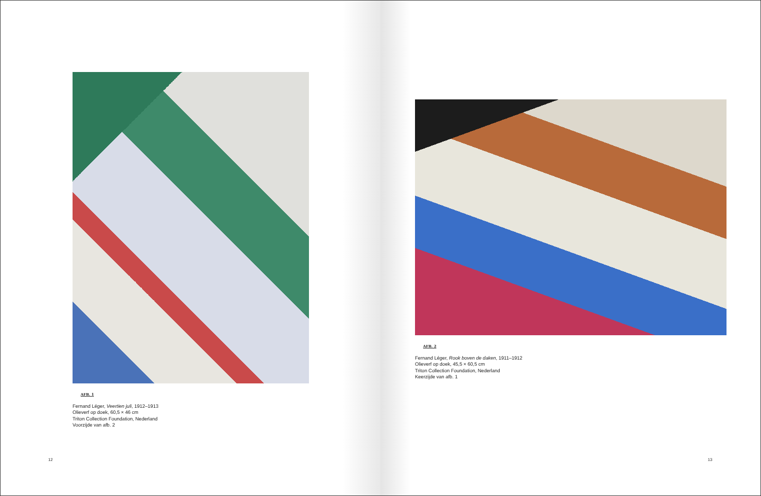AFB. 1
Fernand Léger, Veertien juli, 1912–1913
Olieverf op doek, 60,5 × 46 cm
Triton Collection Foundation, Nederland
Voorzijde van afb. 2
12
AFB. 2
Fernand Léger, Rook boven de daken, 1911–1912
Olieverf op doek, 45,5 × 60,5 cm
Triton Collection Foundation, Nederland
Keerzijde van afb. 1
13